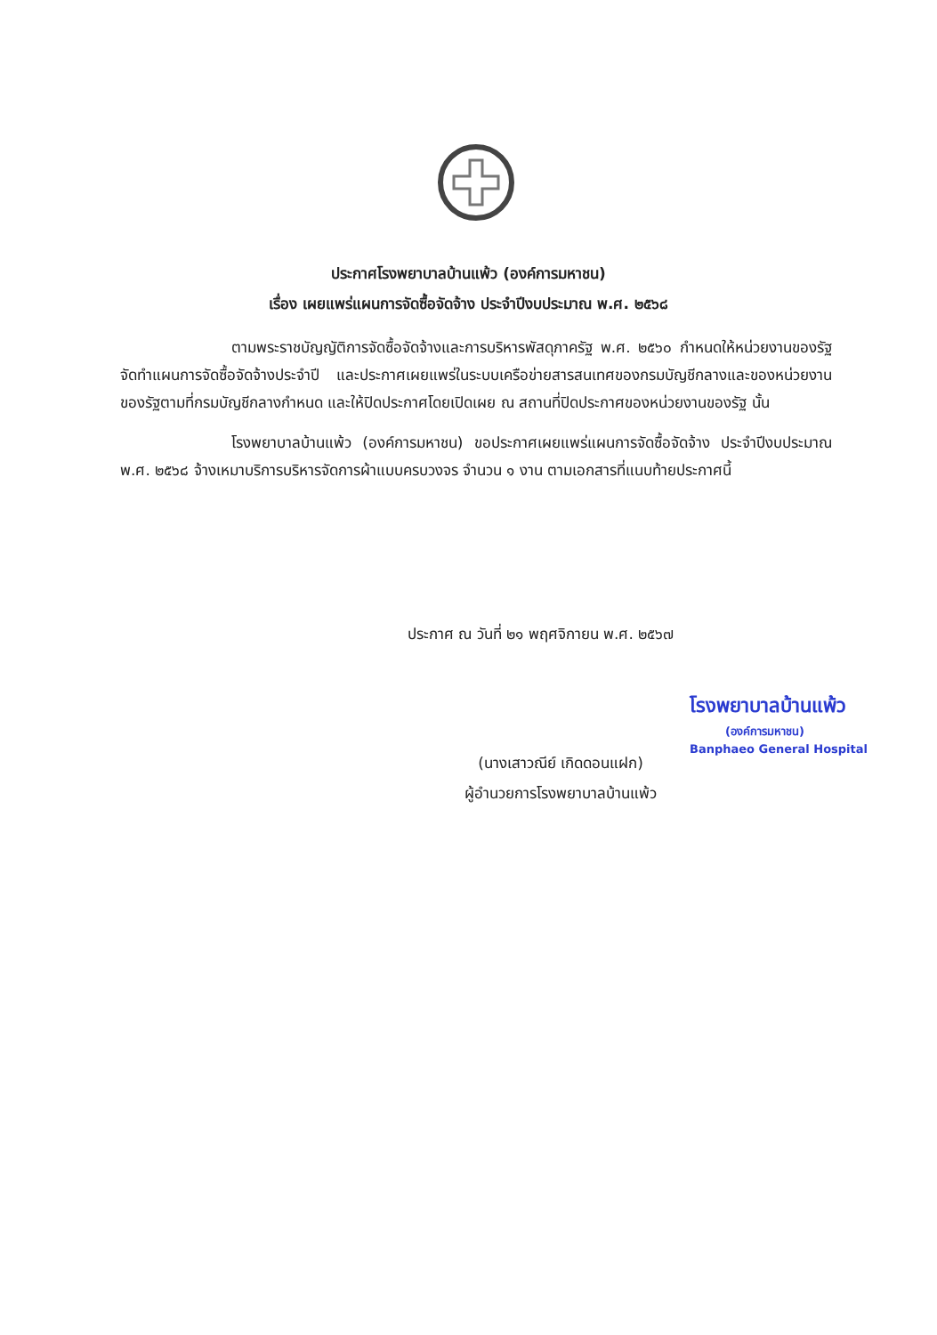ประกาศโรงพยาบาลบ้านแพ้ว (องค์การมหาชน)
เรื่อง เผยแพร่แผนการจัดซื้อจัดจ้าง ประจำปีงบประมาณ พ.ศ. ๒๕๖๘
ตามพระราชบัญญัติการจัดซื้อจัดจ้างและการบริหารพัสดุภาครัฐ พ.ศ. ๒๕๖๐ กำหนดให้หน่วยงานของรัฐจัดทำแผนการจัดซื้อจัดจ้างประจำปี และประกาศเผยแพร่ในระบบเครือข่ายสารสนเทศของกรมบัญชีกลางและของหน่วยงานของรัฐตามที่กรมบัญชีกลางกำหนด และให้ปิดประกาศโดยเปิดเผย ณ สถานที่ปิดประกาศของหน่วยงานของรัฐ นั้น
โรงพยาบาลบ้านแพ้ว (องค์การมหาชน) ขอประกาศเผยแพร่แผนการจัดซื้อจัดจ้าง ประจำปีงบประมาณ พ.ศ. ๒๕๖๘ จ้างเหมาบริการบริหารจัดการผ้าแบบครบวงจร จำนวน ๑ งาน ตามเอกสารที่แนบท้ายประกาศนี้
ประกาศ ณ วันที่ ๒๑ พฤศจิกายน พ.ศ. ๒๕๖๗
โรงพยาบาลบ้านแพ้ว
(องค์การมหาชน)
Banphaeo General Hospital
(นางเสาวณีย์ เกิดดอนแฝก)
ผู้อำนวยการโรงพยาบาลบ้านแพ้ว